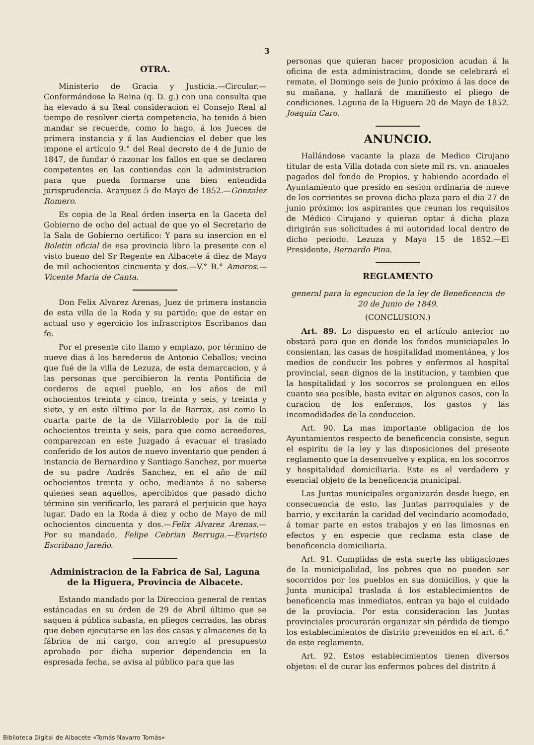3
OTRA.
Ministerio de Gracia y Justicia.—Circular.—Conformándose la Reina (q. D. g.) con una consulta que ha elevado á su Real consideracion el Consejo Real al tiempo de resolver cierta competencia, ha tenido á bien mandar se recuerde, como lo hago, á los Jueces de primera instancia y á las Audiencias el deber que les impone el artículo 9.° del Real decreto de 4 de Junio de 1847, de fundar ó razonar los fallos en que se declaren competentes en las contiendas con la administracion para que pueda formarse una bien entendida jurisprudencia. Aranjuez 5 de Mayo de 1852.—Gonzalez Romero.
Es copia de la Real órden inserta en la Gaceta del Gobierno de ocho del actual de que yo el Secretario de la Sala de Gobierno certifico: Y para su insercion en el Boletin oficial de esa provincia libro la presente con el visto bueno del Sr Regente en Albacete á diez de Mayo de mil ochocientos cincuenta y dos.—V.° B.° Amoros.—Vicente Maria de Canta.
Don Felix Alvarez Arenas, Juez de primera instancia de esta villa de la Roda y su partido; que de estar en actual uso y egercicio los infrascriptos Escribanos dan fe.
Por el presente cito llamo y emplazo, por término de nueve dias á los herederos de Antonio Ceballos; vecino que fué de la villa de Lezuza, de esta demarcacion, y á las personas que percibieron la renta Pontificia de corderos de aquel pueblo, en los años de mil ochocientos treinta y cinco, treinta y seis, y treinta y siete, y en este último por la de Barrax, asi como la cuarta parte de la de Villarrobledo por la de mil ochocientos treinta y seis, para que como acreedores, comparezcan en este Juzgado á evacuar el traslado conferido de los autos de nuevo inventario que penden á instancia de Bernardino y Santiago Sanchez, por muerte de su padre Andrés Sanchez, en el año de mil ochocientos treinta y ocho, mediante á no saberse quienes sean aquellos, apercibidos que pasado dicho término sin verificarlo, les parará el perjuicio que haya lugar. Dado en la Roda á diez y ocho de Mayo de mil ochocientos cincuenta y dos.—Felix Alvarez Arenas.—Por su mandado, Felipe Cebrian Berruga.—Evaristo Escribano Jareño.
Administracion de la Fabrica de Sal, Laguna de la Higuera, Provincia de Albacete.
Estando mandado por la Direccion general de rentas estáncadas en su órden de 29 de Abril último que se saquen á pública subasta, en pliegos cerrados, las obras que deben ejecutarse en las dos casas y almacenes de la fábrica de mi cargo, con arreglo al presupuesto aprobado por dicha superior dependencia en la espresada fecha, se avisa al público para que las
personas que quieran hacer proposicion acudan á la oficina de esta administracion, donde se celebrará el remate, el Domingo seis de Junio próximo á las doce de su mañana, y hallará de manifiesto el pliego de condiciones. Laguna de la Higuera 20 de Mayo de 1852. Joaquin Caro.
ANUNCIO.
Hallándose vacante la plaza de Medico Cirujano titular de esta Villa dotada con siete mil rs. vn. annuales pagados del fondo de Propios, y habiendo acordado el Ayuntamiento que presido en sesion ordinaria de nueve de los corrientes se provea dicha plaza para el dia 27 de junio próximo; los aspirantes que reunan los requisitos de Médico Cirujano y quieran optar á dicha plaza dirigirán sus solicitudes á mi autoridad local dentro de dicho periodo. Lezuza y Mayo 15 de 1852.—El Presidente, Bernardo Pina.
REGLAMENTO
general para la egecucion de la ley de Beneficencia de 20 de Junio de 1849.
(CONCLUSION.)
Art. 89. Lo dispuesto en el artículo anterior no obstará para que en donde los fondos municiapales lo consientan, las casas de hospitalidad momentánea, y los medios de conducir los pobres y enfermos al hospital provincial, sean dignos de la institucion, y tambien que la hospitalidad y los socorros se prolonguen en ellos cuanto sea posible, hasta evitar en algunos casos, con la curacion de los enfermos, los gastos y las incomodidades de la conduccion.
Art. 90. La mas importante obligacion de los Ayuntamientos respecto de beneficencia consiste, segun el espiritu de la ley y las disposiciones del presente reglamento que la desenvuelve y explica, en los socorros y hospitalidad domiciliaria. Este es el verdadero y esencial objeto de la beneficencia municipal.
Las Juntas municipales organizarán desde luego, en consecuencia de esto, las Juntas parroquiales y de barrio, y excitarán la caridad del vecindario acomodado, á tomar parte en estos trabajos y en las limosnas en efectos y en especie que reclama esta clase de beneficencia domiciliaria.
Art. 91. Cumplidas de esta suerte las obligaciones de la municipalidad, los pobres que no pueden ser socorridos por los pueblos en sus domicilios, y que la Junta municipal traslada á los establecimientos de beneficencia mas inmediatos, entran ya bajo el cuidado de la provincia. Por esta consideracion las Juntas provinciales procurarán organizar sin pérdida de tiempo los establecimientos de distrito prevenidos en el art. 6.° de este reglamento.
Art. 92. Estos establecimientos tienen diversos objetos: el de curar los enfermos pobres del distrito á
Biblioteca Digital de Albacete «Tomás Navarro Tomás»